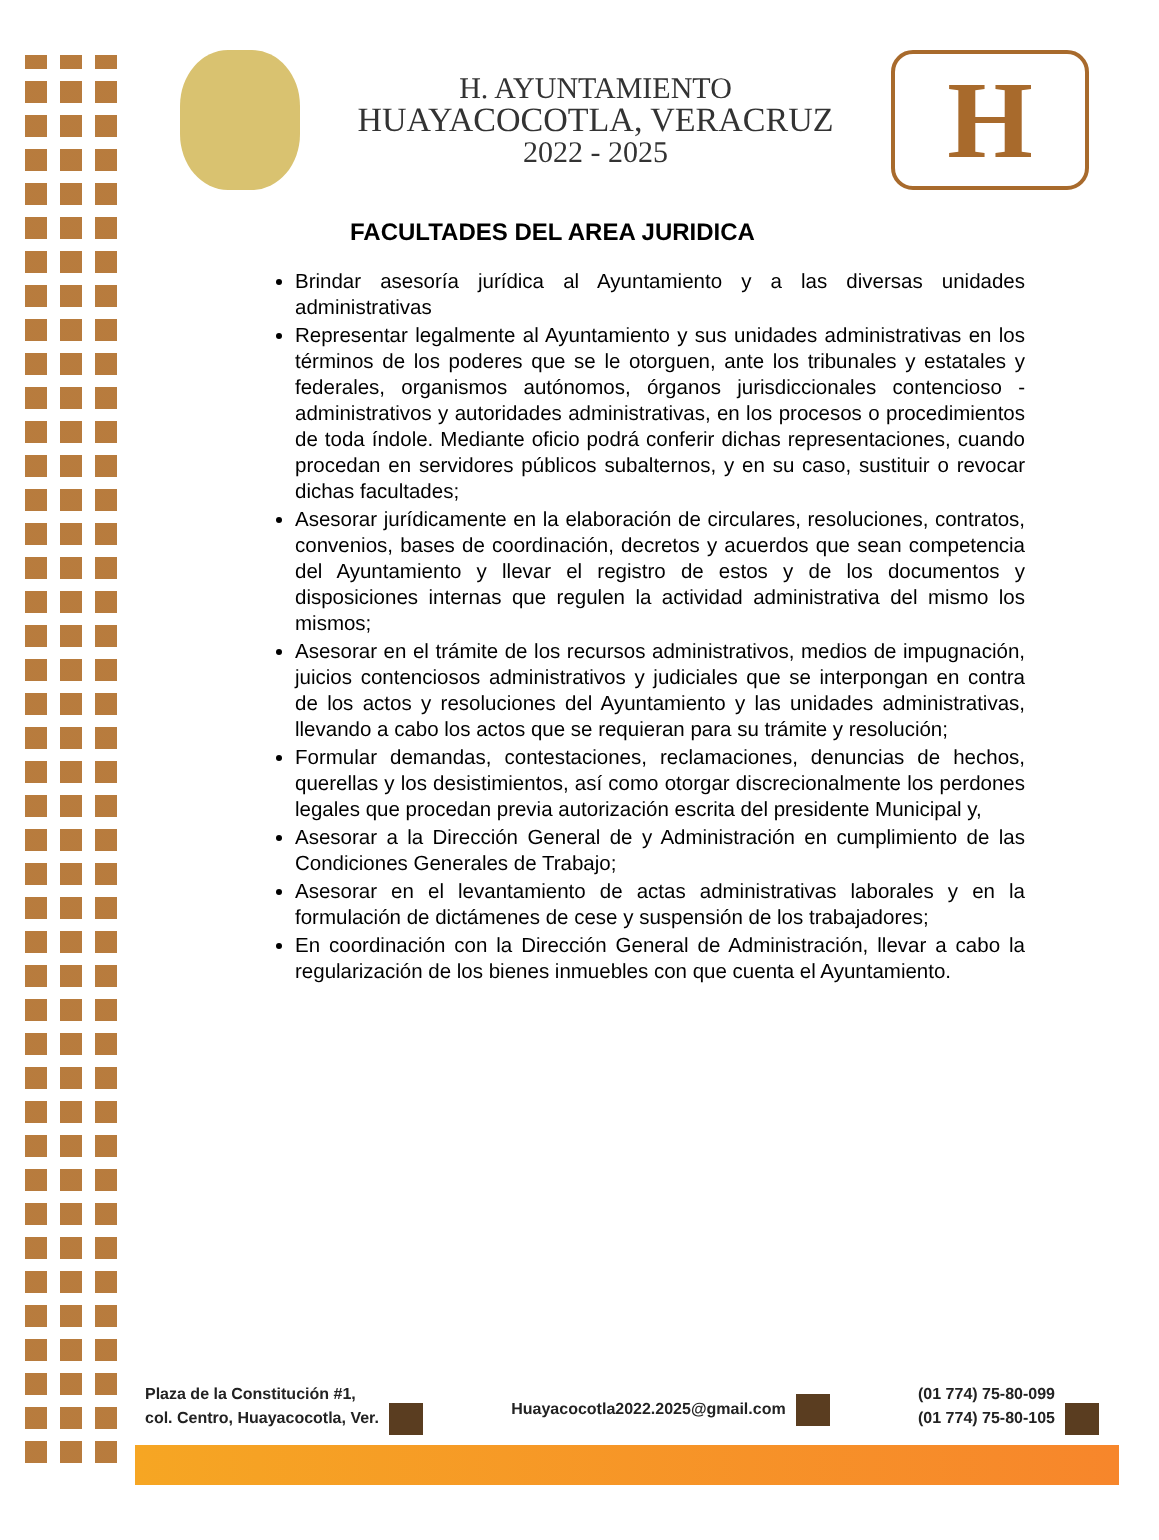H. AYUNTAMIENTO
HUAYACOCOTLA, VERACRUZ
2022 - 2025
H
FACULTADES DEL AREA JURIDICA
Brindar asesoría jurídica al Ayuntamiento y a las diversas unidades administrativas
Representar legalmente al Ayuntamiento y sus unidades administrativas en los términos de los poderes que se le otorguen, ante los tribunales y estatales y federales, organismos autónomos, órganos jurisdiccionales contencioso - administrativos y autoridades administrativas, en los procesos o procedimientos de toda índole. Mediante oficio podrá conferir dichas representaciones, cuando procedan en servidores públicos subalternos, y en su caso, sustituir o revocar dichas facultades;
Asesorar jurídicamente en la elaboración de circulares, resoluciones, contratos, convenios, bases de coordinación, decretos y acuerdos que sean competencia del Ayuntamiento y llevar el registro de estos y de los documentos y disposiciones internas que regulen la actividad administrativa del mismo los mismos;
Asesorar en el trámite de los recursos administrativos, medios de impugnación, juicios contenciosos administrativos y judiciales que se interpongan en contra de los actos y resoluciones del Ayuntamiento y las unidades administrativas, llevando a cabo los actos que se requieran para su trámite y resolución;
Formular demandas, contestaciones, reclamaciones, denuncias de hechos, querellas y los desistimientos, así como otorgar discrecionalmente los perdones legales que procedan previa autorización escrita del presidente Municipal y,
Asesorar a la Dirección General de y Administración en cumplimiento de las Condiciones Generales de Trabajo;
Asesorar en el levantamiento de actas administrativas laborales y en la formulación de dictámenes de cese y suspensión de los trabajadores;
En coordinación con la Dirección General de Administración, llevar a cabo la regularización de los bienes inmuebles con que cuenta el Ayuntamiento.
Plaza de la Constitución #1,
col. Centro, Huayacocotla, Ver.
Huayacocotla2022.2025@gmail.com
(01 774) 75-80-099
(01 774) 75-80-105